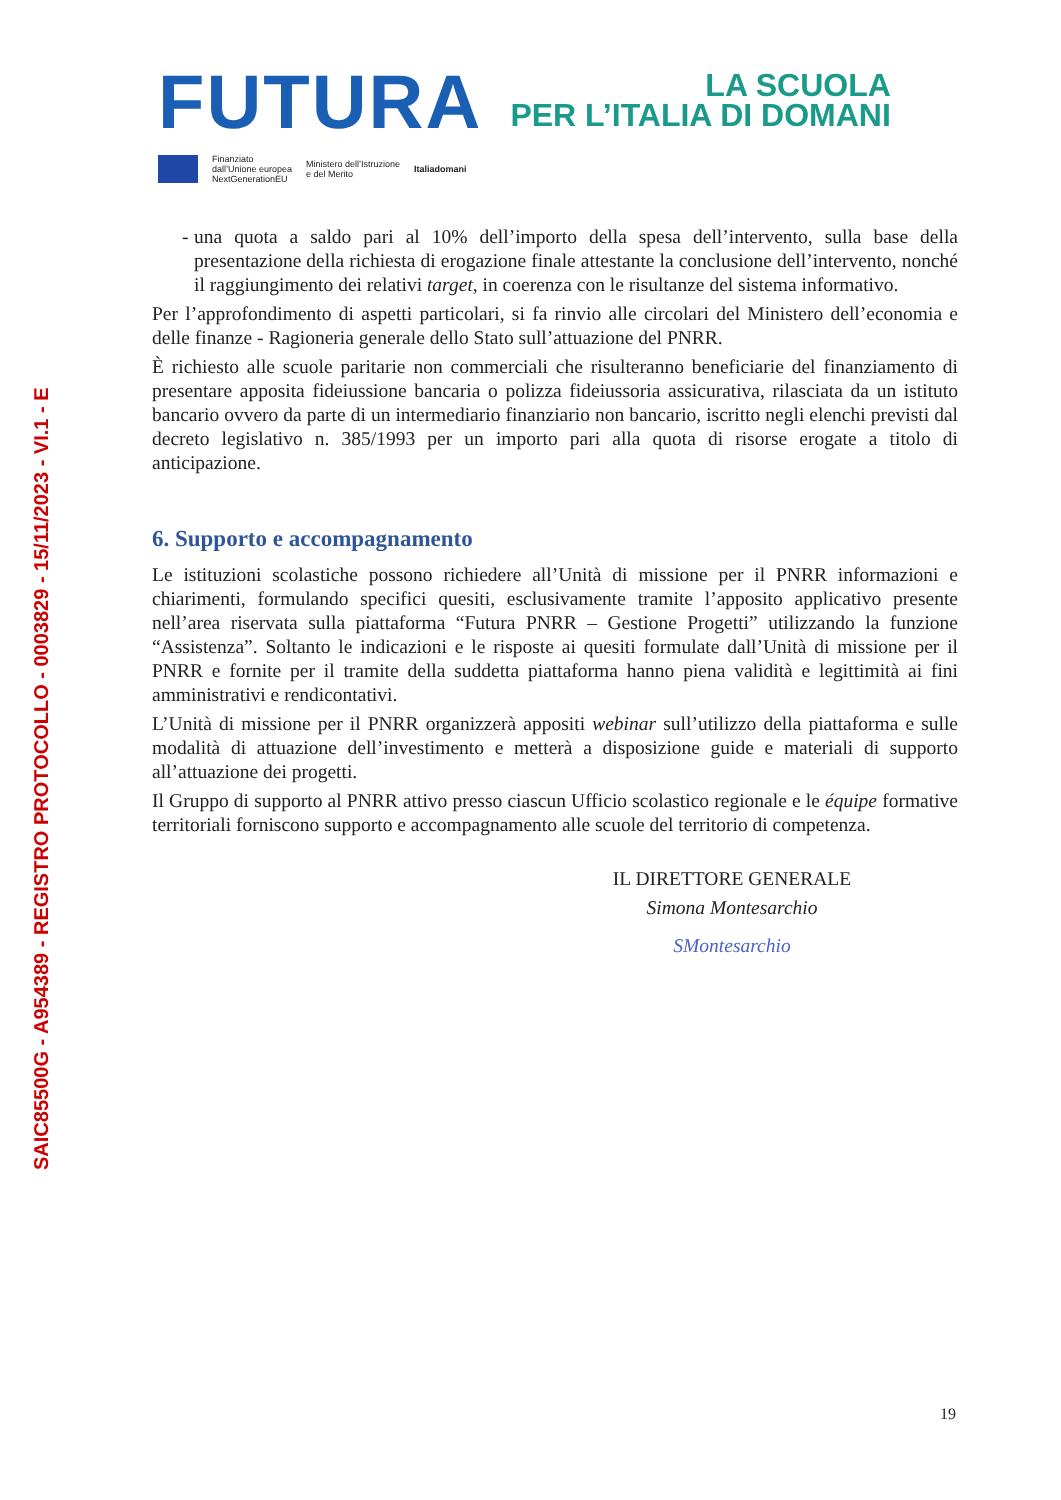SAIC85500G - A954389 - REGISTRO PROTOCOLLO - 0003829 - 15/11/2023 - VI.1 - E
FUTURA LA SCUOLA
PER L’ITALIA DI DOMANI
Finanziato
dall’Unione europea
NextGenerationEU Ministero dell’Istruzione
e del Merito Italiadomani
- una quota a saldo pari al 10% dell’importo della spesa dell’intervento, sulla base della presentazione della richiesta di erogazione finale attestante la conclusione dell’intervento, nonché il raggiungimento dei relativi target, in coerenza con le risultanze del sistema informativo.
Per l’approfondimento di aspetti particolari, si fa rinvio alle circolari del Ministero dell’economia e delle finanze - Ragioneria generale dello Stato sull’attuazione del PNRR.
È richiesto alle scuole paritarie non commerciali che risulteranno beneficiarie del finanziamento di presentare apposita fideiussione bancaria o polizza fideiussoria assicurativa, rilasciata da un istituto bancario ovvero da parte di un intermediario finanziario non bancario, iscritto negli elenchi previsti dal decreto legislativo n. 385/1993 per un importo pari alla quota di risorse erogate a titolo di anticipazione.
6. Supporto e accompagnamento
Le istituzioni scolastiche possono richiedere all’Unità di missione per il PNRR informazioni e chiarimenti, formulando specifici quesiti, esclusivamente tramite l’apposito applicativo presente nell’area riservata sulla piattaforma “Futura PNRR – Gestione Progetti” utilizzando la funzione “Assistenza”. Soltanto le indicazioni e le risposte ai quesiti formulate dall’Unità di missione per il PNRR e fornite per il tramite della suddetta piattaforma hanno piena validità e legittimità ai fini amministrativi e rendicontativi.
L’Unità di missione per il PNRR organizzerà appositi webinar sull’utilizzo della piattaforma e sulle modalità di attuazione dell’investimento e metterà a disposizione guide e materiali di supporto all’attuazione dei progetti.
Il Gruppo di supporto al PNRR attivo presso ciascun Ufficio scolastico regionale e le équipe formative territoriali forniscono supporto e accompagnamento alle scuole del territorio di competenza.
IL DIRETTORE GENERALE
Simona Montesarchio
SMontesarchio
19